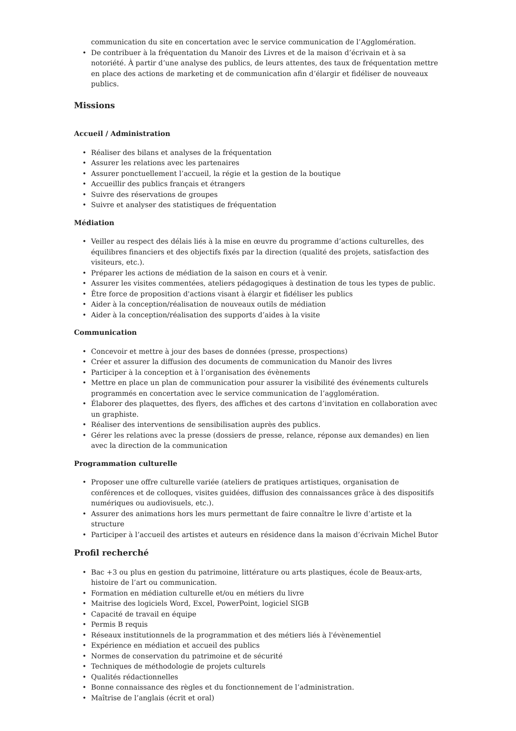communication du site en concertation avec le service communication de l’Agglomération.
• De contribuer à la fréquentation du Manoir des Livres et de la maison d’écrivain et à sa notoriété. À partir d’une analyse des publics, de leurs attentes, des taux de fréquentation mettre en place des actions de marketing et de communication afin d’élargir et fidéliser de nouveaux publics.
Missions
Accueil / Administration
• Réaliser des bilans et analyses de la fréquentation
• Assurer les relations avec les partenaires
• Assurer ponctuellement l’accueil, la régie et la gestion de la boutique
• Accueillir des publics français et étrangers
• Suivre des réservations de groupes
• Suivre et analyser des statistiques de fréquentation
Médiation
• Veiller au respect des délais liés à la mise en œuvre du programme d’actions culturelles, des équilibres financiers et des objectifs fixés par la direction (qualité des projets, satisfaction des visiteurs, etc.).
• Préparer les actions de médiation de la saison en cours et à venir.
• Assurer les visites commentées, ateliers pédagogiques à destination de tous les types de public.
• Être force de proposition d'actions visant à élargir et fidéliser les publics
• Aider à la conception/réalisation de nouveaux outils de médiation
• Aider à la conception/réalisation des supports d’aides à la visite
Communication
• Concevoir et mettre à jour des bases de données (presse, prospections)
• Créer et assurer la diffusion des documents de communication du Manoir des livres
• Participer à la conception et à l’organisation des évènements
• Mettre en place un plan de communication pour assurer la visibilité des événements culturels programmés en concertation avec le service communication de l’agglomération.
• Élaborer des plaquettes, des flyers, des affiches et des cartons d’invitation en collaboration avec un graphiste.
• Réaliser des interventions de sensibilisation auprès des publics.
• Gérer les relations avec la presse (dossiers de presse, relance, réponse aux demandes) en lien avec la direction de la communication
Programmation culturelle
• Proposer une offre culturelle variée (ateliers de pratiques artistiques, organisation de conférences et de colloques, visites guidées, diffusion des connaissances grâce à des dispositifs numériques ou audiovisuels, etc.).
• Assurer des animations hors les murs permettant de faire connaître le livre d’artiste et la structure
• Participer à l’accueil des artistes et auteurs en résidence dans la maison d’écrivain Michel Butor
Profil recherché
• Bac +3 ou plus en gestion du patrimoine, littérature ou arts plastiques, école de Beaux-arts, histoire de l’art ou communication.
• Formation en médiation culturelle et/ou en métiers du livre
• Maitrise des logiciels Word, Excel, PowerPoint, logiciel SIGB
• Capacité de travail en équipe
• Permis B requis
• Réseaux institutionnels de la programmation et des métiers liés à l'évènementiel
• Expérience en médiation et accueil des publics
• Normes de conservation du patrimoine et de sécurité
• Techniques de méthodologie de projets culturels
• Qualités rédactionnelles
• Bonne connaissance des règles et du fonctionnement de l’administration.
• Maîtrise de l’anglais (écrit et oral)